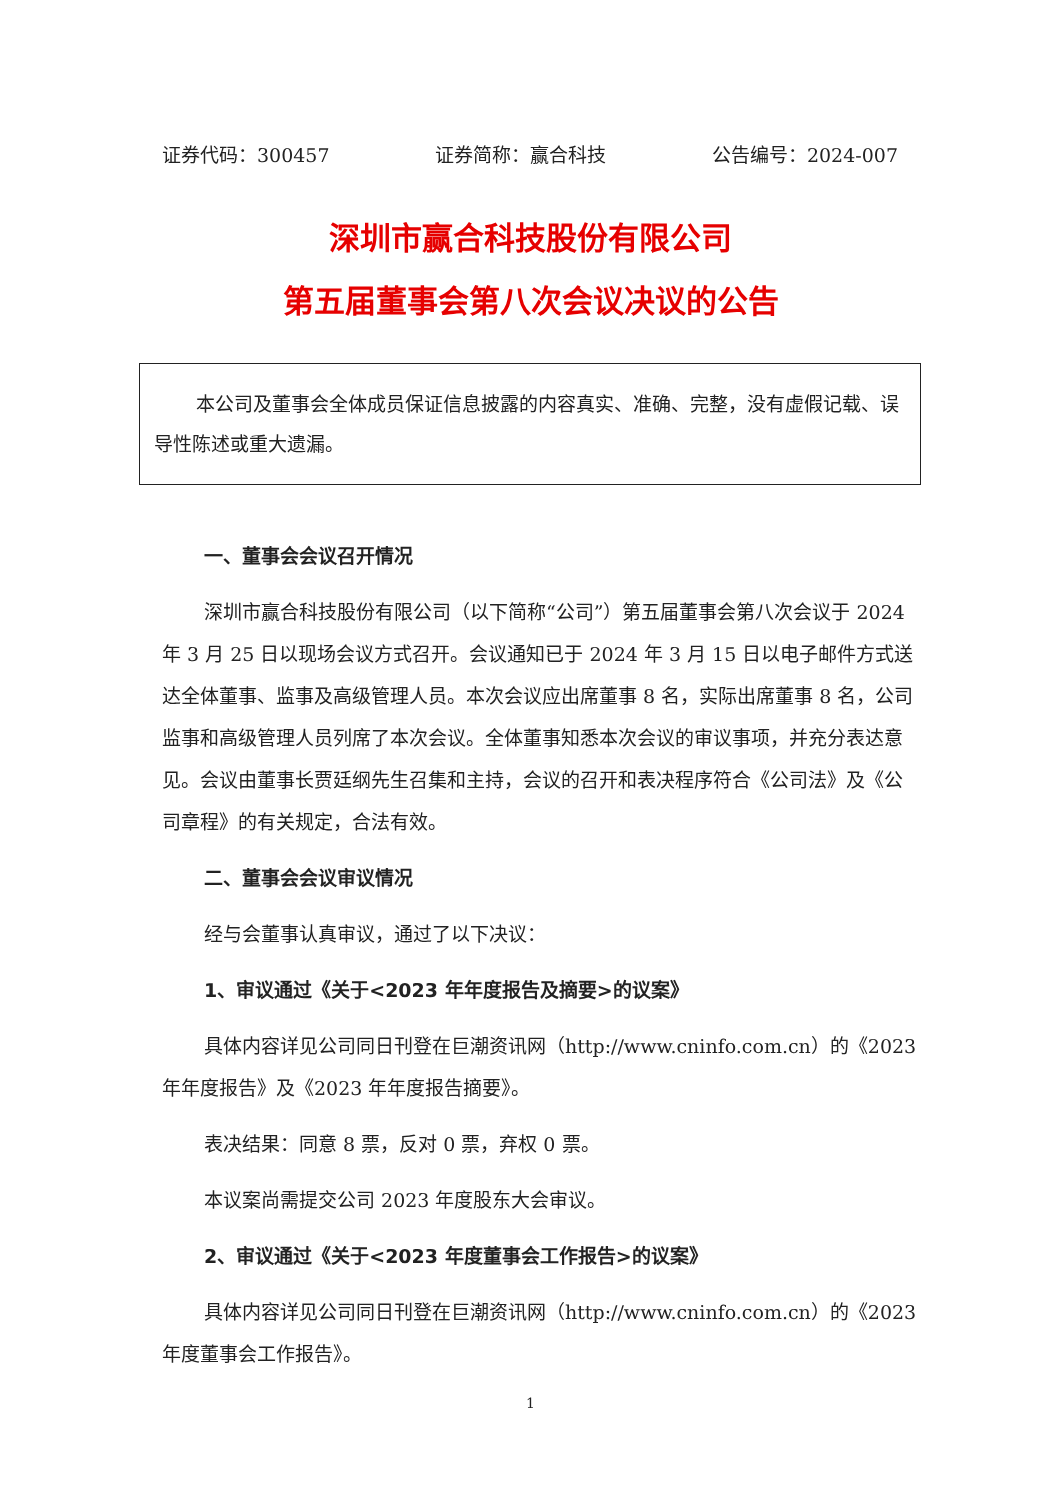证券代码：300457 证券简称：赢合科技 公告编号：2024-007
深圳市赢合科技股份有限公司
第五届董事会第八次会议决议的公告
本公司及董事会全体成员保证信息披露的内容真实、准确、完整，没有虚假记载、误导性陈述或重大遗漏。
一、董事会会议召开情况
深圳市赢合科技股份有限公司（以下简称“公司”）第五届董事会第八次会议于 2024 年 3 月 25 日以现场会议方式召开。会议通知已于 2024 年 3 月 15 日以电子邮件方式送达全体董事、监事及高级管理人员。本次会议应出席董事 8 名，实际出席董事 8 名，公司监事和高级管理人员列席了本次会议。全体董事知悉本次会议的审议事项，并充分表达意见。会议由董事长贾廷纲先生召集和主持，会议的召开和表决程序符合《公司法》及《公司章程》的有关规定，合法有效。
二、董事会会议审议情况
经与会董事认真审议，通过了以下决议：
1、审议通过《关于<2023 年年度报告及摘要>的议案》
具体内容详见公司同日刊登在巨潮资讯网（http://www.cninfo.com.cn）的《2023 年年度报告》及《2023 年年度报告摘要》。
表决结果：同意 8 票，反对 0 票，弃权 0 票。
本议案尚需提交公司 2023 年度股东大会审议。
2、审议通过《关于<2023 年度董事会工作报告>的议案》
具体内容详见公司同日刊登在巨潮资讯网（http://www.cninfo.com.cn）的《2023 年度董事会工作报告》。
1